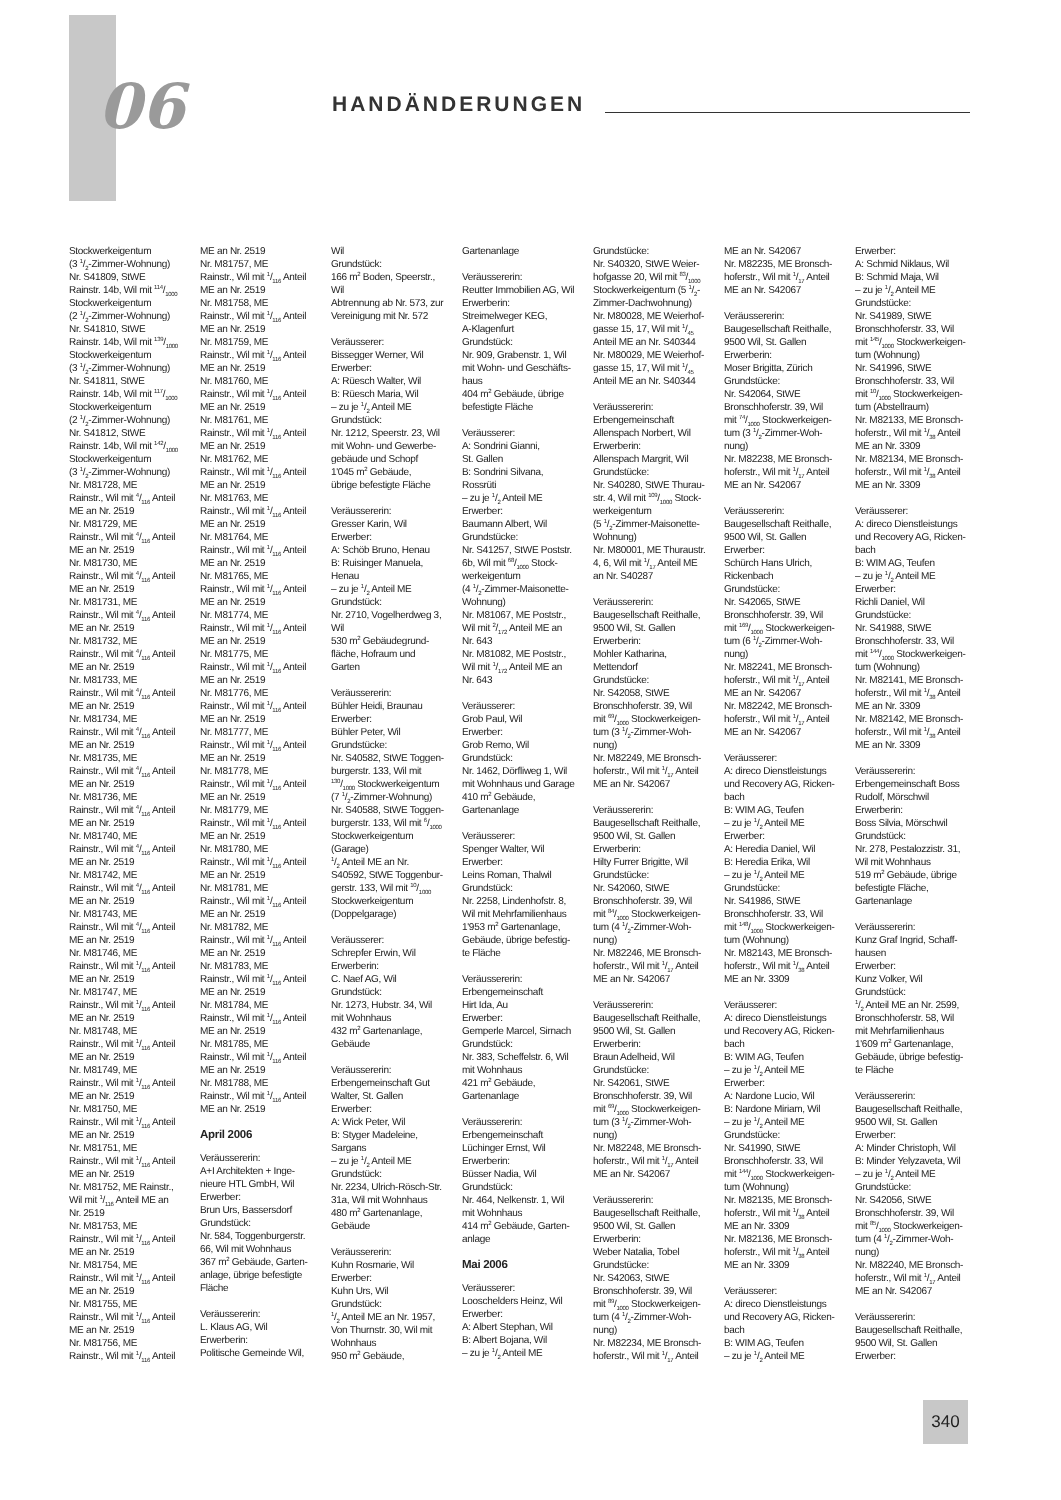06 HANDÄNDERUNGEN
Stockwerkeigentum
(3 1/2-Zimmer-Wohnung)
Nr. S41809, StWE
Rainstr. 14b, Wil mit 114/1000
Stockwerkeigentum
(2 1/2-Zimmer-Wohnung)
Nr. S41810, StWE
Rainstr. 14b, Wil mit 139/1000
Stockwerkeigentum
(3 1/2-Zimmer-Wohnung)
Nr. S41811, StWE
Rainstr. 14b, Wil mit 117/1000
Stockwerkeigentum
(2 1/2-Zimmer-Wohnung)
Nr. S41812, StWE
Rainstr. 14b, Wil mit 142/1000
Stockwerkeigentum
(3 1/2-Zimmer-Wohnung)
Nr. M81728, ME
Rainstr., Wil mit 4/116 Anteil
ME an Nr. 2519
Nr. M81729, ME
Rainstr., Wil mit 4/116 Anteil
ME an Nr. 2519
Nr. M81730, ME
Rainstr., Wil mit 4/116 Anteil
ME an Nr. 2519
Nr. M81731, ME
Rainstr., Wil mit 4/116 Anteil
ME an Nr. 2519
Nr. M81732, ME
Rainstr., Wil mit 4/116 Anteil
ME an Nr. 2519
Nr. M81733, ME
Rainstr., Wil mit 4/116 Anteil
ME an Nr. 2519
Nr. M81734, ME
Rainstr., Wil mit 4/116 Anteil
ME an Nr. 2519
Nr. M81735, ME
Rainstr., Wil mit 4/116 Anteil
ME an Nr. 2519
Nr. M81736, ME
Rainstr., Wil mit 4/116 Anteil
ME an Nr. 2519
Nr. M81740, ME
Rainstr., Wil mit 4/116 Anteil
ME an Nr. 2519
Nr. M81742, ME
Rainstr., Wil mit 4/116 Anteil
ME an Nr. 2519
Nr. M81743, ME
Rainstr., Wil mit 4/116 Anteil
ME an Nr. 2519
Nr. M81746, ME
Rainstr., Wil mit 1/116 Anteil
ME an Nr. 2519
Nr. M81747, ME
Rainstr., Wil mit 1/116 Anteil
ME an Nr. 2519
Nr. M81748, ME
Rainstr., Wil mit 1/116 Anteil
ME an Nr. 2519
Nr. M81749, ME
Rainstr., Wil mit 1/116 Anteil
ME an Nr. 2519
Nr. M81750, ME
Rainstr., Wil mit 1/116 Anteil
ME an Nr. 2519
Nr. M81751, ME
Rainstr., Wil mit 1/116 Anteil
ME an Nr. 2519
Nr. M81752, ME Rainstr.,
Wil mit 1/116 Anteil ME an
Nr. 2519
Nr. M81753, ME
Rainstr., Wil mit 1/116 Anteil
ME an Nr. 2519
Nr. M81754, ME
Rainstr., Wil mit 1/116 Anteil
ME an Nr. 2519
Nr. M81755, ME
Rainstr., Wil mit 1/116 Anteil
ME an Nr. 2519
Nr. M81756, ME
Rainstr., Wil mit 1/116 Anteil
ME an Nr. 2519
Nr. M81757, ME
Rainstr., Wil mit 1/116 Anteil
ME an Nr. 2519
Nr. M81758, ME
Rainstr., Wil mit 1/116 Anteil
ME an Nr. 2519
Nr. M81759, ME
Rainstr., Wil mit 1/116 Anteil
ME an Nr. 2519
Nr. M81760, ME
Rainstr., Wil mit 1/116 Anteil
ME an Nr. 2519
Nr. M81761, ME
Rainstr., Wil mit 1/116 Anteil
ME an Nr. 2519
Nr. M81762, ME
Rainstr., Wil mit 1/116 Anteil
ME an Nr. 2519
Nr. M81763, ME
Rainstr., Wil mit 1/116 Anteil
ME an Nr. 2519
Nr. M81764, ME
Rainstr., Wil mit 1/116 Anteil
ME an Nr. 2519
Nr. M81765, ME
Rainstr., Wil mit 1/116 Anteil
ME an Nr. 2519
Nr. M81774, ME
Rainstr., Wil mit 1/116 Anteil
ME an Nr. 2519
Nr. M81775, ME
Rainstr., Wil mit 1/116 Anteil
ME an Nr. 2519
Nr. M81776, ME
Rainstr., Wil mit 1/116 Anteil
ME an Nr. 2519
Nr. M81777, ME
Rainstr., Wil mit 1/116 Anteil
ME an Nr. 2519
Nr. M81778, ME
Rainstr., Wil mit 1/116 Anteil
ME an Nr. 2519
Nr. M81779, ME
Rainstr., Wil mit 1/116 Anteil
ME an Nr. 2519
Nr. M81780, ME
Rainstr., Wil mit 1/116 Anteil
ME an Nr. 2519
Nr. M81781, ME
Rainstr., Wil mit 1/116 Anteil
ME an Nr. 2519
Nr. M81782, ME
Rainstr., Wil mit 1/116 Anteil
ME an Nr. 2519
Nr. M81783, ME
Rainstr., Wil mit 1/116 Anteil
ME an Nr. 2519
Nr. M81784, ME
Rainstr., Wil mit 1/116 Anteil
ME an Nr. 2519
Nr. M81785, ME
Rainstr., Wil mit 1/116 Anteil
ME an Nr. 2519
Nr. M81788, ME
Rainstr., Wil mit 1/116 Anteil
ME an Nr. 2519
April 2006
Veräussererin:
A+I Architekten + Inge-
nieure HTL GmbH, Wil
Erwerber:
Brun Urs, Bassersdorf
Grundstück:
Nr. 584, Toggenburgerstr.
66, Wil mit Wohnhaus
367 m<sup>2</sup> Gebäude, Garten-
anlage, übrige befestigte
Fläche
Veräussererin:
L. Klaus AG, Wil
Erwerberin:
Politische Gemeinde Wil,
Wil
Grundstück:
166 m<sup>2</sup> Boden, Speerstr.,
Wil
Abtrennung ab Nr. 573, zur
Vereinigung mit Nr. 572
Veräusserer:
Bissegger Werner, Wil
Erwerber:
A: Rüesch Walter, Wil
B: Rüesch Maria, Wil
– zu je 1/2 Anteil ME
Grundstück:
Nr. 1212, Speerstr. 23, Wil
mit Wohn- und Gewerbe-
gebäude und Schopf
1'045 m<sup>2</sup> Gebäude,
übrige befestigte Fläche
Veräussererin:
Gresser Karin, Wil
Erwerber:
A: Schöb Bruno, Henau
B: Ruisinger Manuela,
Henau
– zu je 1/2 Anteil ME
Grundstück:
Nr. 2710, Vogelherdweg 3,
Wil
530 m<sup>2</sup> Gebäudegrund-
fläche, Hofraum und
Garten
Veräussererin:
Bühler Heidi, Braunau
Erwerber:
Bühler Peter, Wil
Grundstücke:
Nr. S40582, StWE Toggen-
burgerstr. 133, Wil mit
130/1000 Stockwerkeigentum
(7 1/2-Zimmer-Wohnung)
Nr. S40588, StWE Toggen-
burgerstr. 133, Wil mit 6/1000
Stockwerkeigentum
(Garage)
1/2 Anteil ME an Nr.
S40592, StWE Toggenbur-
gerstr. 133, Wil mit 10/1000
Stockwerkeigentum
(Doppelgarage)
Veräusserer:
Schrepfer Erwin, Wil
Erwerberin:
C. Naef AG, Wil
Grundstück:
Nr. 1273, Hubstr. 34, Wil
mit Wohnhaus
432 m<sup>2</sup> Gartenanlage,
Gebäude
Veräussererin:
Erbengemeinschaft Gut
Walter, St. Gallen
Erwerber:
A: Wick Peter, Wil
B: Styger Madeleine,
Sargans
– zu je 1/2 Anteil ME
Grundstück:
Nr. 2234, Ulrich-Rösch-Str.
31a, Wil mit Wohnhaus
480 m<sup>2</sup> Gartenanlage,
Gebäude
Veräussererin:
Kuhn Rosmarie, Wil
Erwerber:
Kuhn Urs, Wil
Grundstück:
1/2 Anteil ME an Nr. 1957,
Von Thurnstr. 30, Wil mit
Wohnhaus
950 m<sup>2</sup> Gebäude,
Gartenanlage
Veräussererin:
Reutter Immobilien AG, Wil
Erwerberin:
Streimelweger KEG,
A-Klagenfurt
Grundstück:
Nr. 909, Grabenstr. 1, Wil
mit Wohn- und Geschäfts-
haus
404 m<sup>2</sup> Gebäude, übrige
befestigte Fläche
Veräusserer:
A: Sondrini Gianni,
St. Gallen
B: Sondrini Silvana,
Rossrüti
– zu je 1/2 Anteil ME
Erwerber:
Baumann Albert, Wil
Grundstücke:
Nr. S41257, StWE Poststr.
6b, Wil mit 68/1000 Stock-
werkeigentum
(4 1/2-Zimmer-Maisonette-
Wohnung)
Nr. M81067, ME Poststr.,
Wil mit 2/172 Anteil ME an
Nr. 643
Nr. M81082, ME Poststr.,
Wil mit 1/172 Anteil ME an
Nr. 643
Veräusserer:
Grob Paul, Wil
Erwerber:
Grob Remo, Wil
Grundstück:
Nr. 1462, Dörfliweg 1, Wil
mit Wohnhaus und Garage
410 m<sup>2</sup> Gebäude,
Gartenanlage
Veräusserer:
Spenger Walter, Wil
Erwerber:
Leins Roman, Thalwil
Grundstück:
Nr. 2258, Lindenhofstr. 8,
Wil mit Mehrfamilienhaus
1'953 m<sup>2</sup> Gartenanlage,
Gebäude, übrige befestig-
te Fläche
Veräussererin:
Erbengemeinschaft
Hirt Ida, Au
Erwerber:
Gemperle Marcel, Sirnach
Grundstück:
Nr. 383, Scheffelstr. 6, Wil
mit Wohnhaus
421 m<sup>2</sup> Gebäude,
Gartenanlage
Veräussererin:
Erbengemeinschaft
Lüchinger Ernst, Wil
Erwerberin:
Büsser Nadia, Wil
Grundstück:
Nr. 464, Nelkenstr. 1, Wil
mit Wohnhaus
414 m<sup>2</sup> Gebäude, Garten-
anlage
Mai 2006
Veräusserer:
Looschelders Heinz, Wil
Erwerber:
A: Albert Stephan, Wil
B: Albert Bojana, Wil
– zu je 1/2 Anteil ME
Grundstücke:
Nr. S40320, StWE Weier-
hofgasse 20, Wil mit 83/1000
Stockwerkeigentum (5 1/2-
Zimmer-Dachwohnung)
Nr. M80028, ME Weierhof-
gasse 15, 17, Wil mit 1/45
Anteil ME an Nr. S40344
Nr. M80029, ME Weierhof-
gasse 15, 17, Wil mit 1/45
Anteil ME an Nr. S40344
Veräussererin:
Erbengemeinschaft
Allenspach Norbert, Wil
Erwerberin:
Allenspach Margrit, Wil
Grundstücke:
Nr. S40280, StWE Thurau-
str. 4, Wil mit 109/1000 Stock-
werkeigentum
(5 1/2-Zimmer-Maisonette-
Wohnung)
Nr. M80001, ME Thuraustr.
4, 6, Wil mit 1/17 Anteil ME
an Nr. S40287
Veräussererin:
Baugesellschaft Reithalle,
9500 Wil, St. Gallen
Erwerberin:
Mohler Katharina,
Mettendorf
Grundstücke:
Nr. S42058, StWE
Bronschhoferstr. 39, Wil
mit 69/1000 Stockwerkeigen-
tum (3 1/2-Zimmer-Woh-
nung)
Nr. M82249, ME Bronsch-
hoferstr., Wil mit 1/17 Anteil
ME an Nr. S42067
Veräussererin:
Baugesellschaft Reithalle,
9500 Wil, St. Gallen
Erwerberin:
Hilty Furrer Brigitte, Wil
Grundstücke:
Nr. S42060, StWE
Bronschhoferstr. 39, Wil
mit 84/1000 Stockwerkeigen-
tum (4 1/2-Zimmer-Woh-
nung)
Nr. M82246, ME Bronsch-
hoferstr., Wil mit 1/17 Anteil
ME an Nr. S42067
Veräussererin:
Baugesellschaft Reithalle,
9500 Wil, St. Gallen
Erwerberin:
Braun Adelheid, Wil
Grundstücke:
Nr. S42061, StWE
Bronschhoferstr. 39, Wil
mit 69/1000 Stockwerkeigen-
tum (3 1/2-Zimmer-Woh-
nung)
Nr. M82248, ME Bronsch-
hoferstr., Wil mit 1/17 Anteil
ME an Nr. S42067
Veräussererin:
Baugesellschaft Reithalle,
9500 Wil, St. Gallen
Erwerberin:
Weber Natalia, Tobel
Grundstücke:
Nr. S42063, StWE
Bronschhoferstr. 39, Wil
mit 89/1000 Stockwerkeigen-
tum (4 1/2-Zimmer-Woh-
nung)
Nr. M82234, ME Bronsch-
hoferstr., Wil mit 1/17 Anteil
ME an Nr. S42067
Nr. M82235, ME Bronsch-
hoferstr., Wil mit 1/17 Anteil
ME an Nr. S42067
Veräussererin:
Baugesellschaft Reithalle,
9500 Wil, St. Gallen
Erwerberin:
Moser Brigitta, Zürich
Grundstücke:
Nr. S42064, StWE
Bronschhoferstr. 39, Wil
mit 74/1000 Stockwerkeigen-
tum (3 1/2-Zimmer-Woh-
nung)
Nr. M82238, ME Bronsch-
hoferstr., Wil mit 1/17 Anteil
ME an Nr. S42067
Veräussererin:
Baugesellschaft Reithalle,
9500 Wil, St. Gallen
Erwerber:
Schürch Hans Ulrich,
Rickenbach
Grundstücke:
Nr. S42065, StWE
Bronschhoferstr. 39, Wil
mit 169/1000 Stockwerkeigen-
tum (6 1/2-Zimmer-Woh-
nung)
Nr. M82241, ME Bronsch-
hoferstr., Wil mit 1/17 Anteil
ME an Nr. S42067
Nr. M82242, ME Bronsch-
hoferstr., Wil mit 1/17 Anteil
ME an Nr. S42067
Veräusserer:
A: direco Dienstleistungs
und Recovery AG, Ricken-
bach
B: WIM AG, Teufen
– zu je 1/2 Anteil ME
Erwerber:
A: Heredia Daniel, Wil
B: Heredia Erika, Wil
– zu je 1/2 Anteil ME
Grundstücke:
Nr. S41986, StWE
Bronschhoferstr. 33, Wil
mit 148/1000 Stockwerkeigen-
tum (Wohnung)
Nr. M82143, ME Bronsch-
hoferstr., Wil mit 1/38 Anteil
ME an Nr. 3309
Veräusserer:
A: direco Dienstleistungs
und Recovery AG, Ricken-
bach
B: WIM AG, Teufen
– zu je 1/2 Anteil ME
Erwerber:
A: Nardone Lucio, Wil
B: Nardone Miriam, Wil
– zu je 1/2 Anteil ME
Grundstücke:
Nr. S41990, StWE
Bronschhoferstr. 33, Wil
mit 144/1000 Stockwerkeigen-
tum (Wohnung)
Nr. M82135, ME Bronsch-
hoferstr., Wil mit 1/38 Anteil
ME an Nr. 3309
Nr. M82136, ME Bronsch-
hoferstr., Wil mit 1/38 Anteil
ME an Nr. 3309
Veräusserer:
A: direco Dienstleistungs
und Recovery AG, Ricken-
bach
B: WIM AG, Teufen
– zu je 1/2 Anteil ME
Erwerber:
A: Schmid Niklaus, Wil
B: Schmid Maja, Wil
– zu je 1/2 Anteil ME
Grundstücke:
Nr. S41989, StWE
Bronschhoferstr. 33, Wil
mit 145/1000 Stockwerkeigen-
tum (Wohnung)
Nr. S41996, StWE
Bronschhoferstr. 33, Wil
mit 10/1000 Stockwerkeigen-
tum (Abstellraum)
Nr. M82133, ME Bronsch-
hoferstr., Wil mit 1/38 Anteil
ME an Nr. 3309
Nr. M82134, ME Bronsch-
hoferstr., Wil mit 1/38 Anteil
ME an Nr. 3309
Veräusserer:
A: direco Dienstleistungs
und Recovery AG, Ricken-
bach
B: WIM AG, Teufen
– zu je 1/2 Anteil ME
Erwerber:
Richli Daniel, Wil
Grundstücke:
Nr. S41988, StWE
Bronschhoferstr. 33, Wil
mit 144/1000 Stockwerkeigen-
tum (Wohnung)
Nr. M82141, ME Bronsch-
hoferstr., Wil mit 1/38 Anteil
ME an Nr. 3309
Nr. M82142, ME Bronsch-
hoferstr., Wil mit 1/38 Anteil
ME an Nr. 3309
Veräussererin:
Erbengemeinschaft Boss
Rudolf, Mörschwil
Erwerberin:
Boss Silvia, Mörschwil
Grundstück:
Nr. 278, Pestalozzistr. 31,
Wil mit Wohnhaus
519 m<sup>2</sup> Gebäude, übrige
befestigte Fläche,
Gartenanlage
Veräussererin:
Kunz Graf Ingrid, Schaff-
hausen
Erwerber:
Kunz Volker, Wil
Grundstück:
1/2 Anteil ME an Nr. 2599,
Bronschhoferstr. 58, Wil
mit Mehrfamilienhaus
1'609 m<sup>2</sup> Gartenanlage,
Gebäude, übrige befestig-
te Fläche
Veräussererin:
Baugesellschaft Reithalle,
9500 Wil, St. Gallen
Erwerber:
A: Minder Christoph, Wil
B: Minder Yelyzaveta, Wil
– zu je 1/2 Anteil ME
Grundstücke:
Nr. S42056, StWE
Bronschhoferstr. 39, Wil
mit 85/1000 Stockwerkeigen-
tum (4 1/2-Zimmer-Woh-
nung)
Nr. M82240, ME Bronsch-
hoferstr., Wil mit 1/17 Anteil
ME an Nr. S42067
Veräussererin:
Baugesellschaft Reithalle,
9500 Wil, St. Gallen
Erwerber:
340